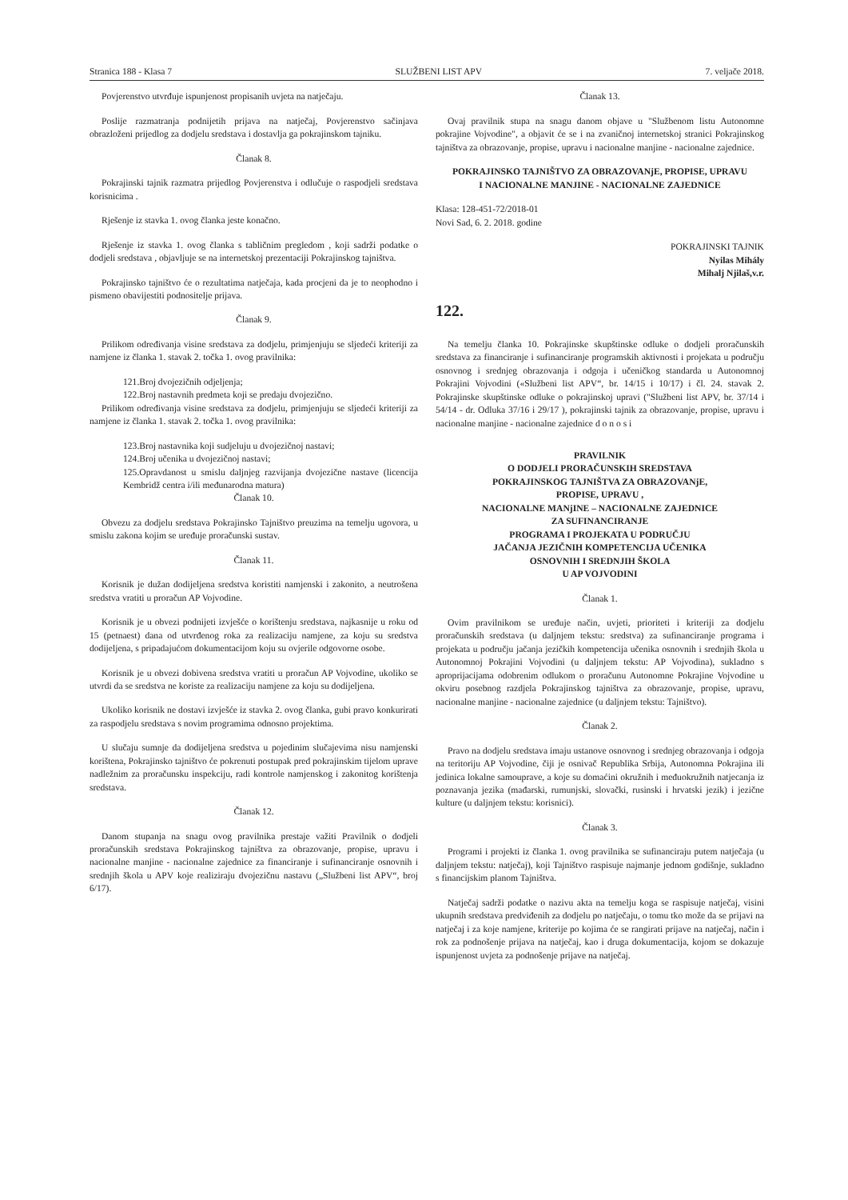Stranica 188 - Klasa 7 SLUŽBENI LIST APV 7. veljače 2018.
Povjerenstvo utvrđuje ispunjenost propisanih uvjeta na natječaju.
Poslije razmatranja podnijetih prijava na natječaj, Povjerenstvo sačinjava obrazloženi prijedlog za dodjelu sredstava i dostavlja ga pokrajinskom tajniku.
Članak 8.
Pokrajinski tajnik razmatra prijedlog Povjerenstva i odlučuje o raspodjeli sredstava korisnicima .
Rješenje iz stavka 1. ovog članka jeste konačno.
Rješenje iz stavka 1. ovog članka s tabličnim pregledom , koji sadrži podatke o dodjeli sredstava , objavljuje se na internetskoj prezentaciji Pokrajinskog tajništva.
Pokrajinsko tajništvo će o rezultatima natječaja, kada procjeni da je to neophodno i pismeno obavijestiti podnositelje prijava.
Članak 9.
Prilikom određivanja visine sredstava za dodjelu, primjenjuju se sljedeći kriteriji za namjene iz članka 1. stavak 2. točka 1. ovog pravilnika:
121.Broj dvojezičnih odjeljenja;
122.Broj nastavnih predmeta koji se predaju dvojezično.
Prilikom određivanja visine sredstava za dodjelu, primjenjuju se sljedeći kriteriji za namjene iz članka 1. stavak 2. točka 1. ovog pravilnika:
123.Broj nastavnika koji sudjeluju u dvojezičnoj nastavi;
124.Broj učenika u dvojezičnoj nastavi;
125.Opravdanost u smislu daljnjeg razvijanja dvojezične nastave (licencija Kembridž centra i/ili međunarodna matura)
Članak 10.
Obvezu za dodjelu sredstava Pokrajinsko Tajništvo preuzima na temelju ugovora, u smislu zakona kojim se uređuje proračunski sustav.
Članak 11.
Korisnik je dužan dodijeljena sredstva koristiti namjenski i zakonito, a neutrošena sredstva vratiti u proračun AP Vojvodine.
Korisnik je u obvezi podnijeti izvješće o korištenju sredstava, najkasnije u roku od 15 (petnaest) dana od utvrđenog roka za realizaciju namjene, za koju su sredstva dodijeljena, s pripadajućom dokumentacijom koju su ovjerile odgovorne osobe.
Korisnik je u obvezi dobivena sredstva vratiti u proračun AP Vojvodine, ukoliko se utvrdi da se sredstva ne koriste za realizaciju namjene za koju su dodijeljena.
Ukoliko korisnik ne dostavi izvješće iz stavka 2. ovog članka, gubi pravo konkurirati za raspodjelu sredstava s novim programima odnosno projektima.
U slučaju sumnje da dodijeljena sredstva u pojedinim slučajevima nisu namjenski korištena, Pokrajinsko tajništvo će pokrenuti postupak pred pokrajinskim tijelom uprave nadležnim za proračunsku inspekciju, radi kontrole namjenskog i zakonitog korištenja sredstava.
Članak 12.
Danom stupanja na snagu ovog pravilnika prestaje važiti Pravilnik o dodjeli proračunskih sredstava Pokrajinskog tajništva za obrazovanje, propise, upravu i nacionalne manjine - nacionalne zajednice za financiranje i sufinanciranje osnovnih i srednjih škola u APV koje realiziraju dvojezičnu nastavu („Službeni list APV“, broj 6/17).
Članak 13.
Ovaj pravilnik stupa na snagu danom objave u "Službenom listu Autonomne pokrajine Vojvodine", a objavit će se i na zvaničnoj internetskoj stranici Pokrajinskog tajništva za obrazovanje, propise, upravu i nacionalne manjine - nacionalne zajednice.
POKRAJINSKO TAJNIŠTVO ZA OBRAZOVANjE, PROPISE, UPRAVU
I NACIONALNE MANJINE - NACIONALNE ZAJEDNICE
Klasa: 128-451-72/2018-01
Novi Sad, 6. 2. 2018. godine
POKRAJINSKI TAJNIK
Nyilas Mihály
Mihalj Njilaš,v.r.
122.
Na temelju članka 10. Pokrajinske skupštinske odluke o dodjeli proračunskih sredstava za financiranje i sufinanciranje programskih aktivnosti i projekata u području osnovnog i srednjeg obrazovanja i odgoja i učeničkog standarda u Autonomnoj Pokrajini Vojvodini («Službeni list APV“, br. 14/15 i 10/17) i čl. 24. stavak 2. Pokrajinske skupštinske odluke o pokrajinskoj upravi ("Službeni list APV, br. 37/14 i 54/14 - dr. Odluka 37/16 i 29/17 ), pokrajinski tajnik za obrazovanje, propise, upravu i nacionalne manjine - nacionalne zajednice d o n o s i
PRAVILNIK
O DODJELI PRORAČUNSKIH SREDSTAVA
POKRAJINSKOG TAJNIŠTVA ZA OBRAZOVANjE,
PROPISE, UPRAVU ,
NACIONALNE MANjINE – NACIONALNE ZAJEDNICE
ZA SUFINANCIRANJE
PROGRAMA I PROJEKATA U PODRUČJU
JAČANJA JEZIČNIH KOMPETENCIJA UČENIKA
OSNOVNIH I SREDNJIH ŠKOLA
U AP VOJVODINI
Članak 1.
Ovim pravilnikom se uređuje način, uvjeti, prioriteti i kriteriji za dodjelu proračunskih sredstava (u daljnjem tekstu: sredstva) za sufinanciranje programa i projekata u području jačanja jezičkih kompetencija učenika osnovnih i srednjih škola u Autonomnoj Pokrajini Vojvodini (u daljnjem tekstu: AP Vojvodina), sukladno s aproprijacijama odobrenim odlukom o proračunu Autonomne Pokrajine Vojvodine u okviru posebnog razdjela Pokrajinskog tajništva za obrazovanje, propise, upravu, nacionalne manjine - nacionalne zajednice (u daljnjem tekstu: Tajništvo).
Članak 2.
Pravo na dodjelu sredstava imaju ustanove osnovnog i srednjeg obrazovanja i odgoja na teritoriju AP Vojvodine, čiji je osnivač Republika Srbija, Autonomna Pokrajina ili jedinica lokalne samouprave, a koje su domaćini okružnih i međuokružnih natjecanja iz poznavanja jezika (mađarski, rumunjski, slovački, rusinski i hrvatski jezik) i jezične kulture (u daljnjem tekstu: korisnici).
Članak 3.
Programi i projekti iz članka 1. ovog pravilnika se sufinanciraju putem natječaja (u daljnjem tekstu: natječaj), koji Tajništvo raspisuje najmanje jednom godišnje, sukladno s financijskim planom Tajništva.
Natječaj sadrži podatke o nazivu akta na temelju koga se raspisuje natječaj, visini ukupnih sredstava predviđenih za dodjelu po natječaju, o tomu tko može da se prijavi na natječaj i za koje namjene, kriterije po kojima će se rangirati prijave na natječaj, način i rok za podnošenje prijava na natječaj, kao i druga dokumentacija, kojom se dokazuje ispunjenost uvjeta za podnošenje prijave na natječaj.